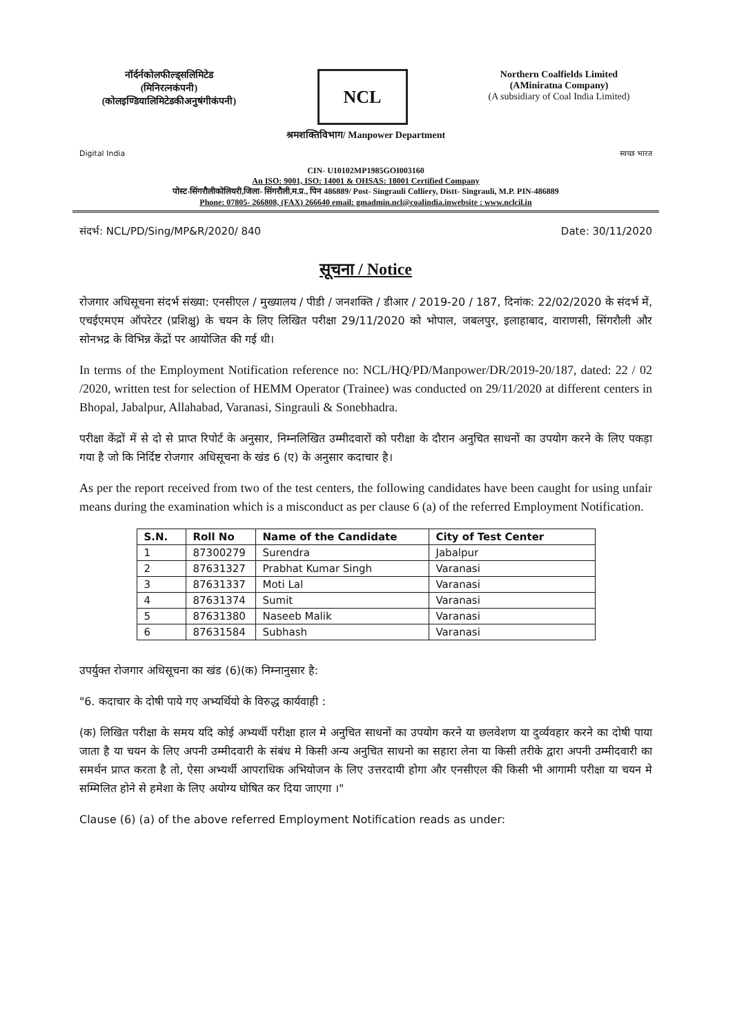नॉर्दर्नकोलफील्ड्सलिमिटेड
(मिनिरत्नकंपनी)
(कोलइण्डियालिमिटेडकीअनुषंगीकंपनी)
NCL
Northern Coalfields Limited
(AMiniratna Company)
(A subsidiary of Coal India Limited)
श्रमशक्तिविभाग/ Manpower Department
Digital India स्वच्छ भारत
CIN- U10102MP1985GOI003160
An ISO: 9001, ISO: 14001 & OHSAS: 18001 Certified Company
पोस्ट-सिंगरौलीकोलियरी,जिला- सिंगरौली,म.प्र., पिन 486889/ Post- Singrauli Colliery, Distt- Singrauli, M.P. PIN-486889
Phone: 07805- 266808, (FAX) 266640 email: gmadmin.ncl@coalindia.inwebsite : www.nclcil.in
संदर्भ: NCL/PD/Sing/MP&R/2020/ 840 Date: 30/11/2020
सूचना / Notice
रोजगार अधिसूचना संदर्भ संख्या: एनसीएल / मुख्यालय / पीडी / जनशक्ति / डीआर / 2019-20 / 187, दिनांक: 22/02/2020 के संदर्भ में, एचईएमएम ऑपरेटर (प्रशिक्षु) के चयन के लिए लिखित परीक्षा 29/11/2020 को भोपाल, जबलपुर, इलाहाबाद, वाराणसी, सिंगरौली और सोनभद्र के विभिन्न केंद्रों पर आयोजित की गई थी।
In terms of the Employment Notification reference no: NCL/HQ/PD/Manpower/DR/2019-20/187, dated: 22 / 02 /2020, written test for selection of HEMM Operator (Trainee) was conducted on 29/11/2020 at different centers in Bhopal, Jabalpur, Allahabad, Varanasi, Singrauli & Sonebhadra.
परीक्षा केंद्रों में से दो से प्राप्त रिपोर्ट के अनुसार, निम्नलिखित उम्मीदवारों को परीक्षा के दौरान अनुचित साधनों का उपयोग करने के लिए पकड़ा गया है जो कि निर्दिष्ट रोजगार अधिसूचना के खंड 6 (ए) के अनुसार कदाचार है।
As per the report received from two of the test centers, the following candidates have been caught for using unfair means during the examination which is a misconduct as per clause 6 (a) of the referred Employment Notification.
| S.N. | Roll No | Name of the Candidate | City of Test Center |
| --- | --- | --- | --- |
| 1 | 87300279 | Surendra | Jabalpur |
| 2 | 87631327 | Prabhat Kumar Singh | Varanasi |
| 3 | 87631337 | Moti Lal | Varanasi |
| 4 | 87631374 | Sumit | Varanasi |
| 5 | 87631380 | Naseeb Malik | Varanasi |
| 6 | 87631584 | Subhash | Varanasi |
उपर्युक्त रोजगार अधिसूचना का खंड (6)(क) निम्नानुसार है:
"6. कदाचार के दोषी पाये गए अभ्यर्थियो के विरुद्ध कार्यवाही :
(क) लिखित परीक्षा के समय यदि कोई अभ्यर्थी परीक्षा हाल मे अनुचित साधनों का उपयोग करने या छलवेशण या दुर्व्यवहार करने का दोषी पाया जाता है या चयन के लिए अपनी उम्मीदवारी के संबंध मे किसी अन्य अनुचित साधनो का सहारा लेना या किसी तरीके द्वारा अपनी उम्मीदवारी का समर्थन प्राप्त करता है तो, ऐसा अभ्यर्थी आपराधिक अभियोजन के लिए उत्तरदायी होगा और एनसीएल की किसी भी आगामी परीक्षा या चयन मे सम्मिलित होने से हमेशा के लिए अयोग्य घोषित कर दिया जाएगा ।"
Clause (6) (a) of the above referred Employment Notification reads as under: